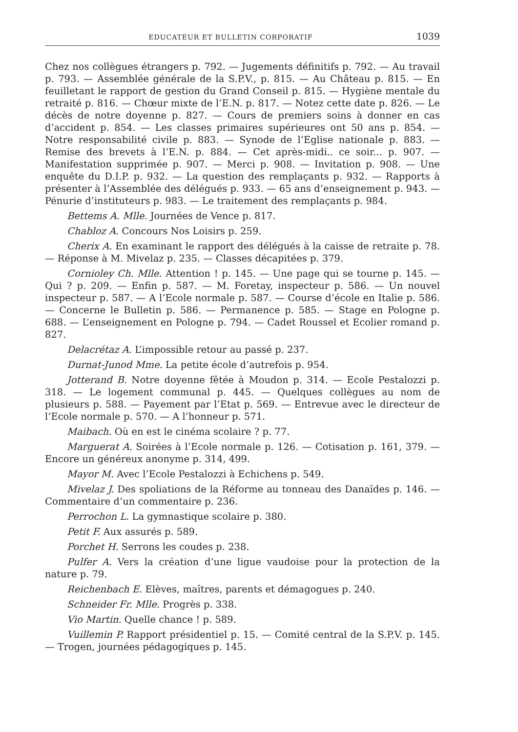EDUCATEUR ET BULLETIN CORPORATIF 1039
Chez nos collègues étrangers p. 792. — Jugements définitifs p. 792. — Au travail p. 793. — Assemblée générale de la S.P.V., p. 815. — Au Château p. 815. — En feuilletant le rapport de gestion du Grand Conseil p. 815. — Hygiène mentale du retraité p. 816. — Chœur mixte de l’E.N. p. 817. — Notez cette date p. 826. — Le décès de notre doyenne p. 827. — Cours de premiers soins à donner en cas d’accident p. 854. — Les classes primaires supérieures ont 50 ans p. 854. — Notre responsabilité civile p. 883. — Synode de l’Eglise nationale p. 883. — Remise des brevets à l’E.N. p. 884. — Cet après-midi.. ce soir... p. 907. — Manifestation supprimée p. 907. — Merci p. 908. — Invitation p. 908. — Une enquête du D.I.P. p. 932. — La question des remplaçants p. 932. — Rapports à présenter à l’Assemblée des délégués p. 933. — 65 ans d’enseignement p. 943. — Pénurie d’instituteurs p. 983. — Le traitement des remplaçants p. 984.
Bettems A. Mlle. Journées de Vence p. 817.
Chabloz A. Concours Nos Loisirs p. 259.
Cherix A. En examinant le rapport des délégués à la caisse de retraite p. 78. — Réponse à M. Mivelaz p. 235. — Classes décapitées p. 379.
Cornioley Ch. Mlle. Attention ! p. 145. — Une page qui se tourne p. 145. — Qui ? p. 209. — Enfin p. 587. — M. Foretay, inspecteur p. 586. — Un nouvel inspecteur p. 587. — A l’Ecole normale p. 587. — Course d’école en Italie p. 586. — Concerne le Bulletin p. 586. — Permanence p. 585. — Stage en Pologne p. 688. — L’enseignement en Pologne p. 794. — Cadet Roussel et Ecolier romand p. 827.
Delacrétaz A. L’impossible retour au passé p. 237.
Durnat-Junod Mme. La petite école d’autrefois p. 954.
Jotterand B. Notre doyenne fêtée à Moudon p. 314. — Ecole Pestalozzi p. 318. — Le logement communal p. 445. — Quelques collègues au nom de plusieurs p. 588. — Payement par l’Etat p. 569. — Entrevue avec le directeur de l’Ecole normale p. 570. — A l’honneur p. 571.
Maibach. Où en est le cinéma scolaire ? p. 77.
Marguerat A. Soirées à l’Ecole normale p. 126. — Cotisation p. 161, 379. — Encore un généreux anonyme p. 314, 499.
Mayor M. Avec l’Ecole Pestalozzi à Echichens p. 549.
Mivelaz J. Des spoliations de la Réforme au tonneau des Danaïdes p. 146. — Commentaire d’un commentaire p. 236.
Perrochon L. La gymnastique scolaire p. 380.
Petit F. Aux assurés p. 589.
Porchet H. Serrons les coudes p. 238.
Pulfer A. Vers la création d’une ligue vaudoise pour la protection de la nature p. 79.
Reichenbach E. Elèves, maîtres, parents et démagogues p. 240.
Schneider Fr. Mlle. Progrès p. 338.
Vio Martin. Quelle chance ! p. 589.
Vuillemin P. Rapport présidentiel p. 15. — Comité central de la S.P.V. p. 145. — Trogen, journées pédagogiques p. 145.